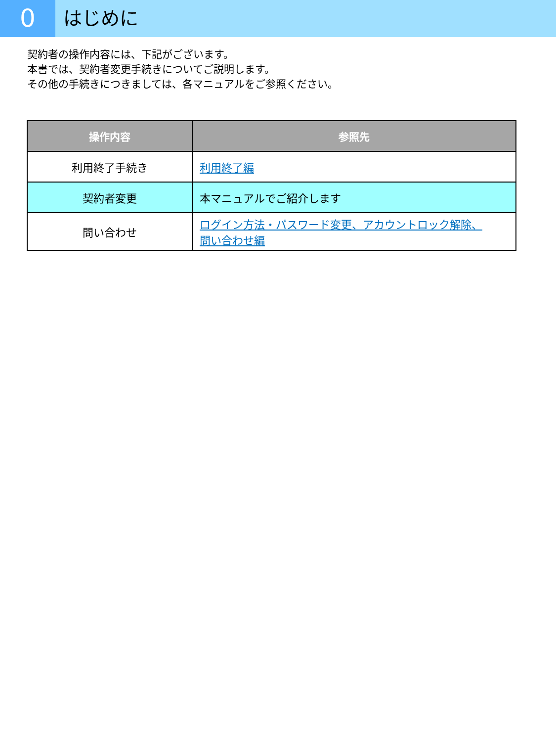0
はじめに
契約者の操作内容には、下記がございます。
本書では、契約者変更手続きについてご説明します。
その他の手続きにつきましては、各マニュアルをご参照ください。
| 操作内容 | 参照先 |
| --- | --- |
| 利用終了手続き | 利用終了編 |
| 契約者変更 | 本マニュアルでご紹介します |
| 問い合わせ | ログイン方法・パスワード変更、アカウントロック解除、 問い合わせ編 |